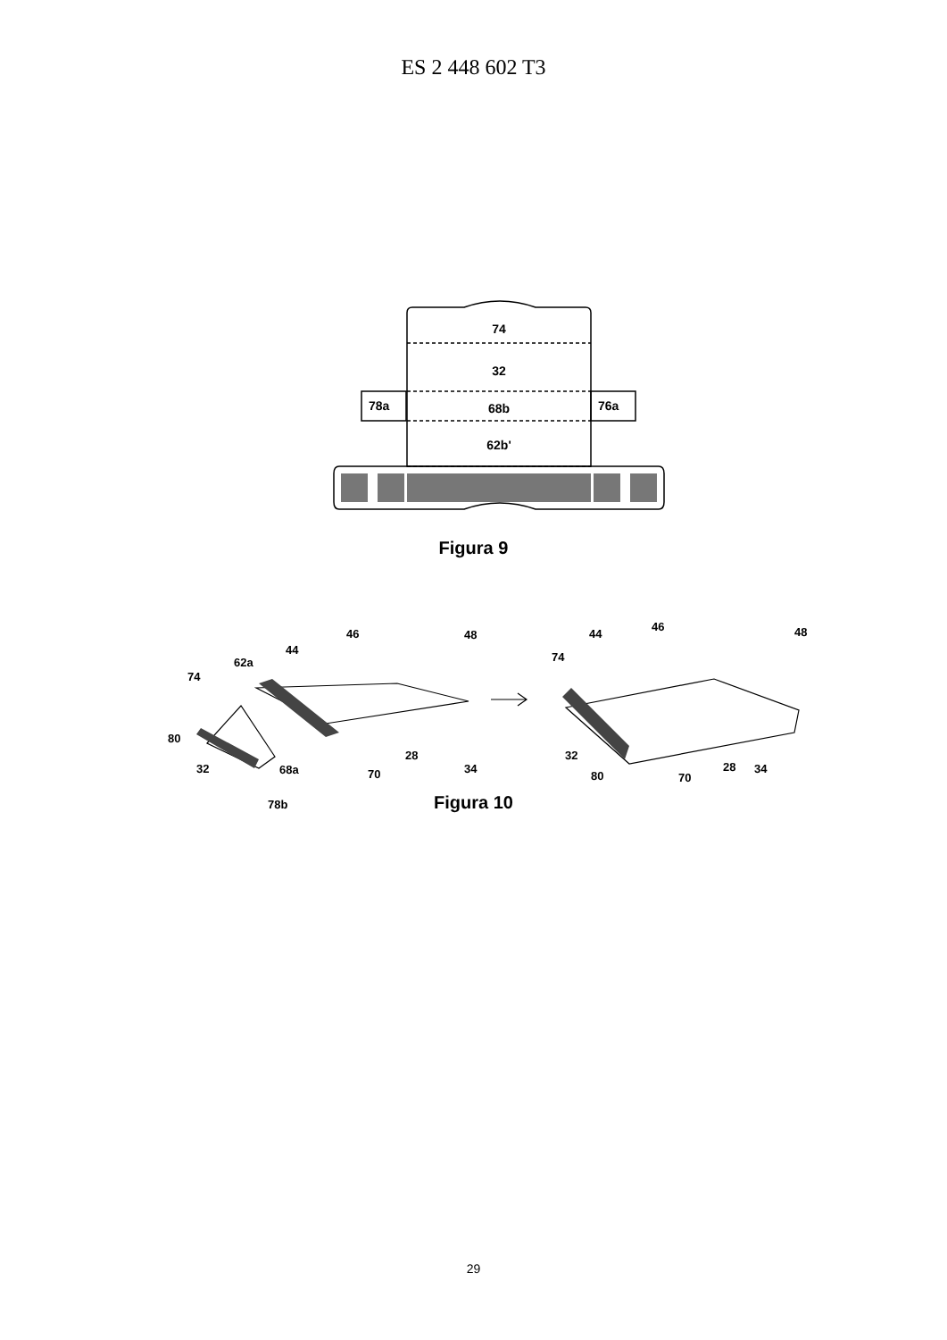ES 2 448 602 T3
74
32
68b
62b'
78a
76a
46
48
44
62a
74
80
32
68a
28
70
34
78b
46
48
44
74
32
80
28
70
34
Figura 9
Figura 10
29